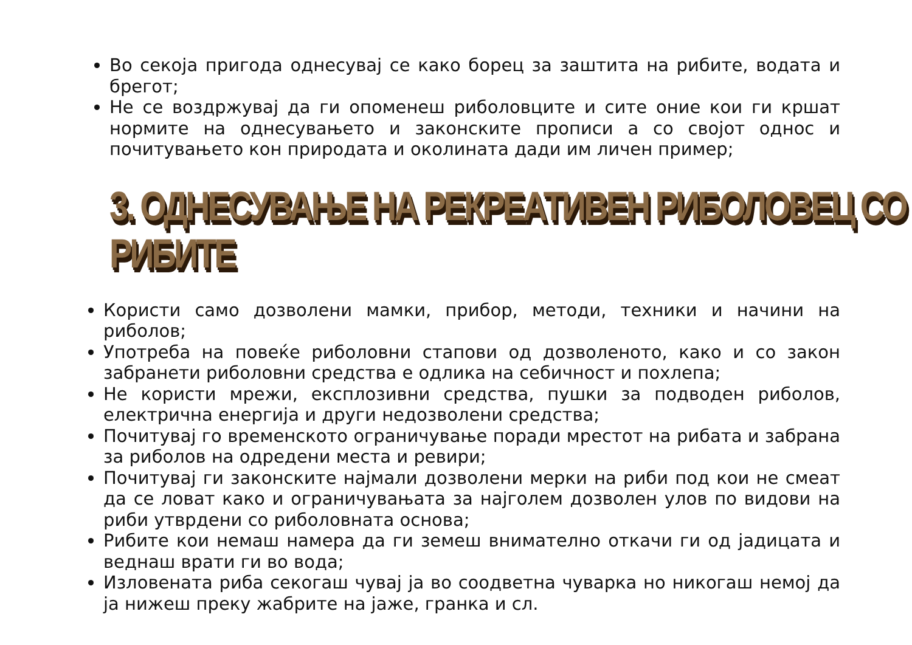Во секоја пригода однесувај се како борец за заштита на рибите, водата и брегот;
Не се воздржувај да ги опоменеш риболовците и сите оние кои ги кршат нормите на однесувањето и законските прописи а со својот однос и почитувањето кон природата и околината дади им личен пример;
3. ОДНЕСУВАЊЕ НА РЕКРЕАТИВЕН РИБОЛОВЕЦ СО РИБИТЕ
Користи само дозволени мамки, прибор, методи, техники и начини на риболов;
Употреба на повеќе риболовни стапови од дозволеното, како и со закон забранети риболовни средства е одлика на себичност и похлепа;
Не користи мрежи, експлозивни средства, пушки за подводен риболов, електрична енергија и други недозволени средства;
Почитувај го временското ограничување поради мрестот на рибата и забрана за риболов на одредени места и ревири;
Почитувај ги законските најмали дозволени мерки на риби под кои не смеат да се ловат како и ограничувањата за најголем дозволен улов по видови на риби утврдени со риболовната основа;
Рибите кои немаш намера да ги земеш внимателно откачи ги од јадицата и веднаш врати ги во вода;
Изловената риба секогаш чувај ја во соодветна чуварка но никогаш немој да ја нижеш преку жабрите на јаже, гранка и сл.